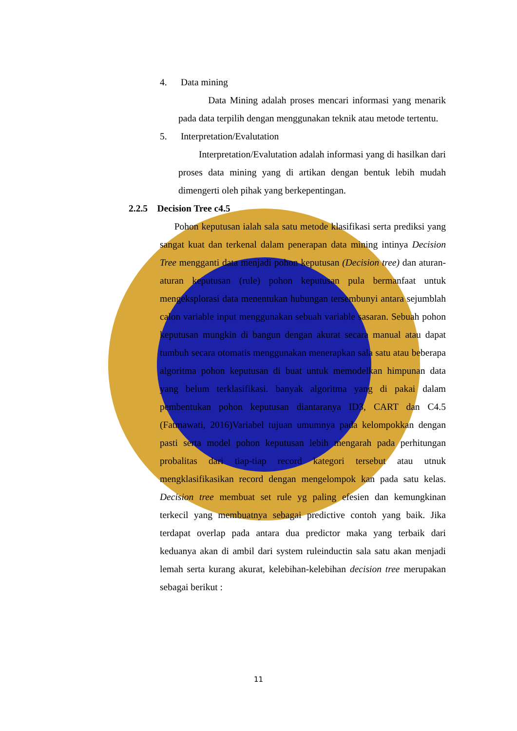4. Data mining
Data Mining adalah proses mencari informasi yang menarik pada data terpilih dengan menggunakan teknik atau metode tertentu.
5. Interpretation/Evalutation
Interpretation/Evalutation adalah informasi yang di hasilkan dari proses data mining yang di artikan dengan bentuk lebih mudah dimengerti oleh pihak yang berkepentingan.
2.2.5 Decision Tree c4.5
Pohon keputusan ialah sala satu metode klasifikasi serta prediksi yang sangat kuat dan terkenal dalam penerapan data mining intinya Decision Tree mengganti data menjadi pohon keputusan (Decision tree) dan aturan-aturan keputusan (rule) pohon keputusan pula bermanfaat untuk mengeksplorasi data menentukan hubungan tersembunyi antara sejumblah calon variable input menggunakan sebuah variable sasaran. Sebuah pohon keputusan mungkin di bangun dengan akurat secara manual atau dapat tumbuh secara otomatis menggunakan menerapkan sala satu atau beberapa algoritma pohon keputusan di buat untuk memodelkan himpunan data yang belum terklasifikasi. banyak algoritma yang di pakai dalam pembentukan pohon keputusan diantaranya ID3, CART dan C4.5 (Fatmawati, 2016)Variabel tujuan umumnya pada kelompokkan dengan pasti serta model pohon keputusan lebih mengarah pada perhitungan probalitas dari tiap-tiap record kategori tersebut atau utnuk mengklasifikasikan record dengan mengelompok kan pada satu kelas. Decision tree membuat set rule yg paling efesien dan kemungkinan terkecil yang membuatnya sebagai predictive contoh yang baik. Jika terdapat overlap pada antara dua predictor maka yang terbaik dari keduanya akan di ambil dari system ruleinductin sala satu akan menjadi lemah serta kurang akurat, kelebihan-kelebihan decision tree merupakan sebagai berikut :
11